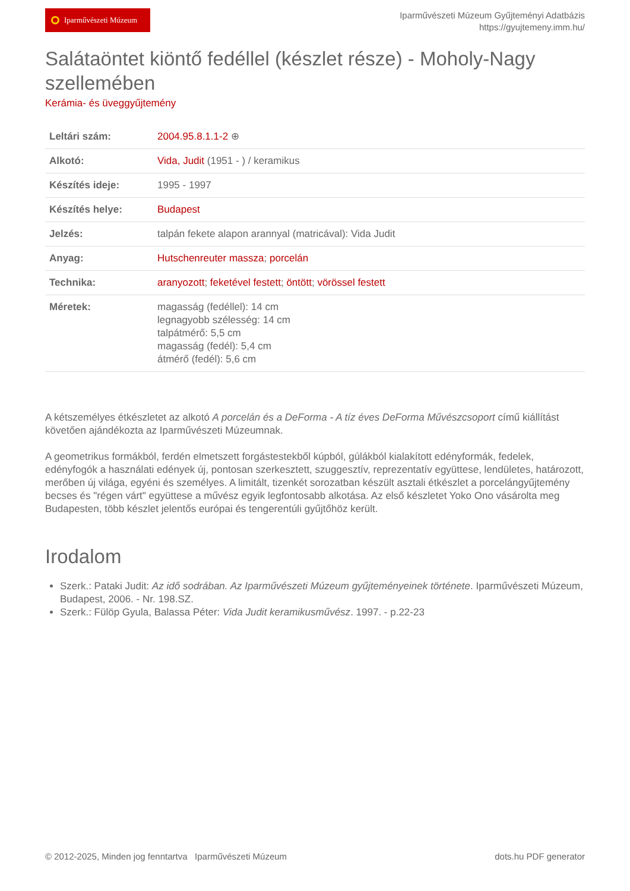Iparművészeti Múzeum
Iparművészeti Múzeum Gyűjteményi Adatbázis
https://gyujtemeny.imm.hu/
Salátaöntet kiöntő fedéllel (készlet része) - Moholy-Nagy szellemében
Kerámia- és üveggyűjtemény
| Leltári szám: | 2004.95.8.1.1-2 ⊕ |
| Alkotó: | Vida, Judit (1951 - ) / keramikus |
| Készítés ideje: | 1995 - 1997 |
| Készítés helye: | Budapest |
| Jelzés: | talpán fekete alapon arannyal (matricával): Vida Judit |
| Anyag: | Hutschenreuter massza ; porcelán |
| Technika: | aranyozott ; feketével festett ; öntött ; vörössel festett |
| Méretek: | magasság (fedéllel): 14 cm legnagyobb szélesség: 14 cm talpátmérő: 5,5 cm magasság (fedél): 5,4 cm átmérő (fedél): 5,6 cm |
A kétszemélyes étkészletet az alkotó A porcelán és a DeForma - A tíz éves DeForma Művészcsoport című kiállítást követően ajándékozta az Iparművészeti Múzeumnak.
A geometrikus formákból, ferdén elmetszett forgástestekből kúpból, gúlákból kialakított edényformák, fedelek, edényfogók a használati edények új, pontosan szerkesztett, szuggesztív, reprezentatív együttese, lendületes, határozott, merőben új világa, egyéni és személyes. A limitált, tizenkét sorozatban készült asztali étkészlet a porcelángyűjtemény becses és "régen várt" együttese a művész egyik legfontosabb alkotása. Az első készletet Yoko Ono vásárolta meg Budapesten, több készlet jelentős európai és tengerentúli gyűjtőhöz került.
Irodalom
Szerk.: Pataki Judit: Az idő sodrában. Az Iparművészeti Múzeum gyűjteményeinek története. Iparművészeti Múzeum, Budapest, 2006. - Nr. 198.SZ.
Szerk.: Fülöp Gyula, Balassa Péter: Vida Judit keramikusművész. 1997. - p.22-23
© 2012-2025, Minden jog fenntartva Iparművészeti Múzeum dots.hu PDF generator